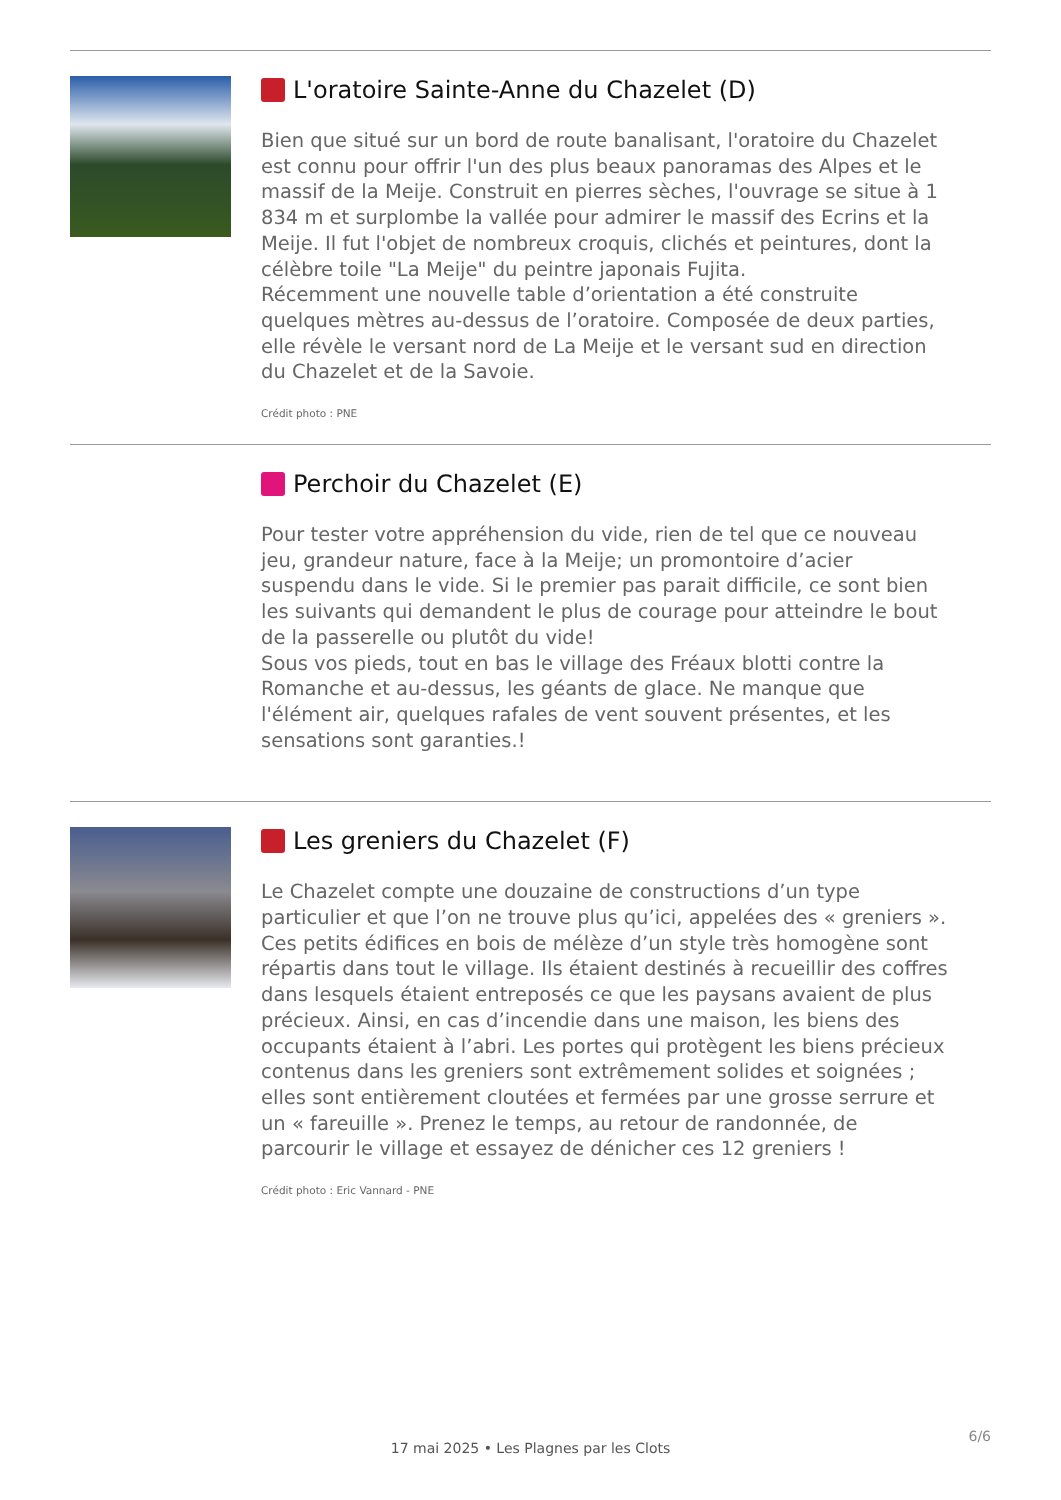L'oratoire Sainte-Anne du Chazelet (D)
Bien que situé sur un bord de route banalisant, l'oratoire du Chazelet est connu pour offrir l'un des plus beaux panoramas des Alpes et le massif de la Meije. Construit en pierres sèches, l'ouvrage se situe à 1 834 m et surplombe la vallée pour admirer le massif des Ecrins et la Meije. Il fut l'objet de nombreux croquis, clichés et peintures, dont la célèbre toile "La Meije" du peintre japonais Fujita.
Récemment une nouvelle table d’orientation a été construite quelques mètres au-dessus de l’oratoire. Composée de deux parties, elle révèle le versant nord de La Meije et le versant sud en direction du Chazelet et de la Savoie.
Crédit photo : PNE
Perchoir du Chazelet (E)
Pour tester votre appréhension du vide, rien de tel que ce nouveau jeu, grandeur nature, face à la Meije; un promontoire d’acier suspendu dans le vide. Si le premier pas parait difficile, ce sont bien les suivants qui demandent le plus de courage pour atteindre le bout de la passerelle ou plutôt du vide!
Sous vos pieds, tout en bas le village des Fréaux blotti contre la Romanche et au-dessus, les géants de glace. Ne manque que l'élément air, quelques rafales de vent souvent présentes, et les sensations sont garanties.!
Les greniers du Chazelet (F)
Le Chazelet compte une douzaine de constructions d’un type particulier et que l’on ne trouve plus qu’ici, appelées des « greniers ». Ces petits édifices en bois de mélèze d’un style très homogène sont répartis dans tout le village. Ils étaient destinés à recueillir des coffres dans lesquels étaient entreposés ce que les paysans avaient de plus précieux. Ainsi, en cas d’incendie dans une maison, les biens des occupants étaient à l’abri. Les portes qui protègent les biens précieux contenus dans les greniers sont extrêmement solides et soignées ; elles sont entièrement cloutées et fermées par une grosse serrure et un « fareuille ». Prenez le temps, au retour de randonnée, de parcourir le village et essayez de dénicher ces 12 greniers !
Crédit photo : Eric Vannard - PNE
17 mai 2025 • Les Plagnes par les Clots
6/6